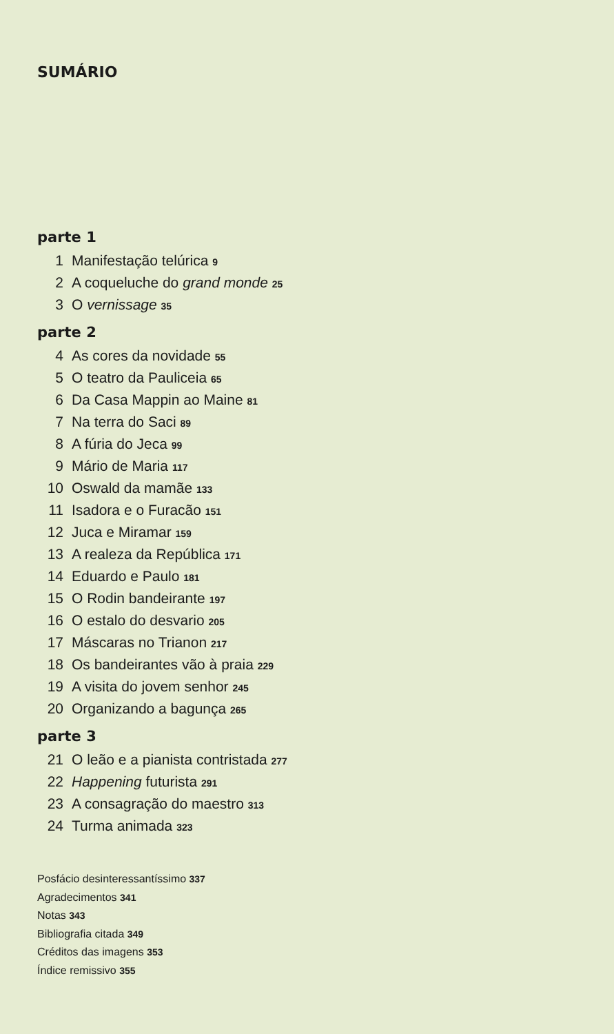SUMÁRIO
parte 1
1 Manifestação telúrica 9
2 A coqueluche do grand monde 25
3 O vernissage 35
parte 2
4 As cores da novidade 55
5 O teatro da Pauliceia 65
6 Da Casa Mappin ao Maine 81
7 Na terra do Saci 89
8 A fúria do Jeca 99
9 Mário de Maria 117
10 Oswald da mamãe 133
11 Isadora e o Furacão 151
12 Juca e Miramar 159
13 A realeza da República 171
14 Eduardo e Paulo 181
15 O Rodin bandeirante 197
16 O estalo do desvario 205
17 Máscaras no Trianon 217
18 Os bandeirantes vão à praia 229
19 A visita do jovem senhor 245
20 Organizando a bagunça 265
parte 3
21 O leão e a pianista contristada 277
22 Happening futurista 291
23 A consagração do maestro 313
24 Turma animada 323
Posfácio desinteressantíssimo 337
Agradecimentos 341
Notas 343
Bibliografia citada 349
Créditos das imagens 353
Índice remissivo 355